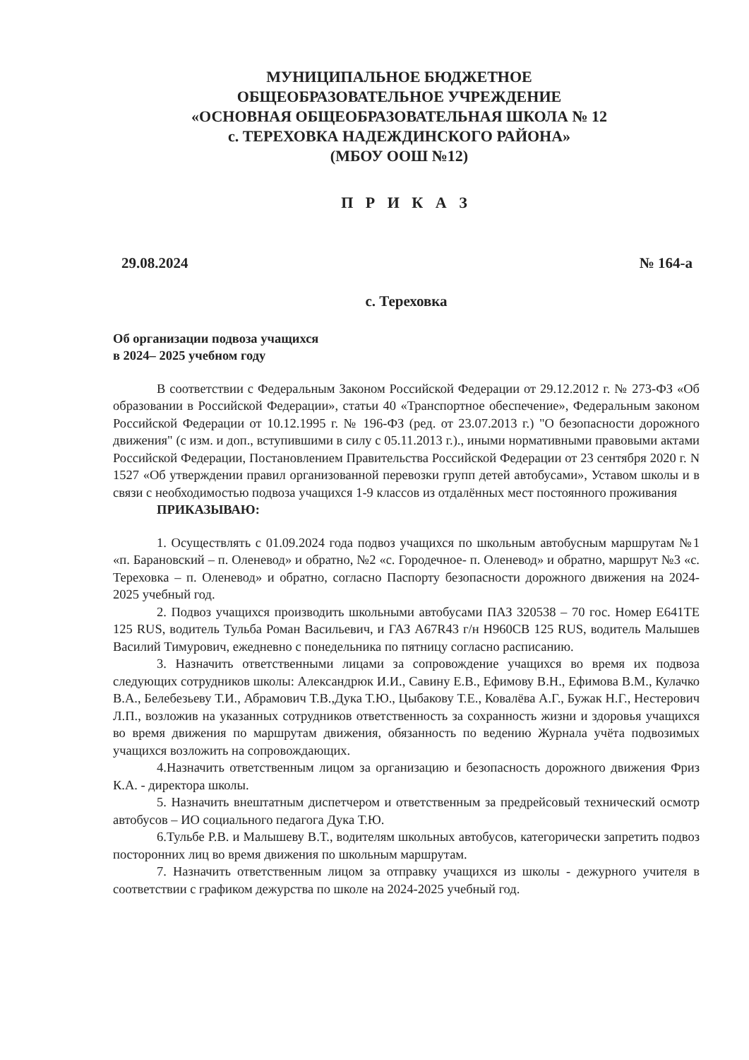МУНИЦИПАЛЬНОЕ БЮДЖЕТНОЕ
ОБЩЕОБРАЗОВАТЕЛЬНОЕ УЧРЕЖДЕНИЕ
«ОСНОВНАЯ ОБЩЕОБРАЗОВАТЕЛЬНАЯ ШКОЛА № 12
с. ТЕРЕХОВКА НАДЕЖДИНСКОГО РАЙОНА»
(МБОУ ООШ №12)
П Р И К А З
29.08.2024 № 164-а
с. Тереховка
Об организации подвоза учащихся
в 2024– 2025 учебном году
В соответствии с Федеральным Законом Российской Федерации от 29.12.2012 г. № 273-ФЗ «Об образовании в Российской Федерации», статьи 40 «Транспортное обеспечение», Федеральным законом Российской Федерации от 10.12.1995 г. № 196-ФЗ (ред. от 23.07.2013 г.) "О безопасности дорожного движения" (с изм. и доп., вступившими в силу с 05.11.2013 г.)., иными нормативными правовыми актами Российской Федерации, Постановлением Правительства Российской Федерации от 23 сентября 2020 г. N 1527 «Об утверждении правил организованной перевозки групп детей автобусами», Уставом школы и в связи с необходимостью подвоза учащихся 1-9 классов из отдалённых мест постоянного проживания
ПРИКАЗЫВАЮ:
1. Осуществлять с 01.09.2024 года подвоз учащихся по школьным автобусным маршрутам №1 «п. Барановский – п. Оленевод» и обратно, №2 «с. Городечное- п. Оленевод» и обратно, маршрут №3 «с. Тереховка – п. Оленевод» и обратно, согласно Паспорту безопасности дорожного движения на 2024-2025 учебный год.
2. Подвоз учащихся производить школьными автобусами ПАЗ 320538 – 70 гос. Номер Е641ТЕ 125 RUS, водитель Тульба Роман Васильевич, и ГАЗ А67R43 г/н Н960СВ 125 RUS, водитель Малышев Василий Тимурович, ежедневно с понедельника по пятницу согласно расписанию.
3. Назначить ответственными лицами за сопровождение учащихся во время их подвоза следующих сотрудников школы: Александрюк И.И., Савину Е.В., Ефимову В.Н., Ефимова В.М., Кулачко В.А., Белебезьеву Т.И., Абрамович Т.В.,Дука Т.Ю., Цыбакову Т.Е., Ковалёва А.Г., Бужак Н.Г., Нестерович Л.П., возложив на указанных сотрудников ответственность за сохранность жизни и здоровья учащихся во время движения по маршрутам движения, обязанность по ведению Журнала учёта подвозимых учащихся возложить на сопровождающих.
4.Назначить ответственным лицом за организацию и безопасность дорожного движения Фриз К.А. - директора школы.
5. Назначить внештатным диспетчером и ответственным за предрейсовый технический осмотр автобусов – ИО социального педагога Дука Т.Ю.
6.Тульбе Р.В. и Малышеву В.Т., водителям школьных автобусов, категорически запретить подвоз посторонних лиц во время движения по школьным маршрутам.
7. Назначить ответственным лицом за отправку учащихся из школы - дежурного учителя в соответствии с графиком дежурства по школе на 2024-2025 учебный год.